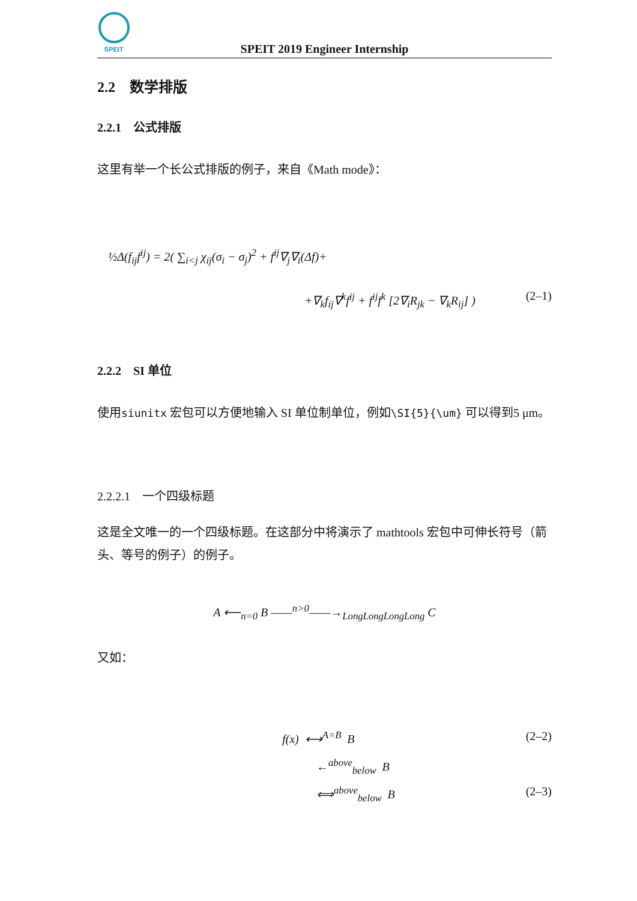SPEIT
SPEIT 2019 Engineer Internship
2.2 数学排版
2.2.1 公式排版
这里有举一个长公式排版的例子，来自《Math mode》：
½Δ(f<sub>ij</sub>f<sup>ij</sup>) = 2( ∑<sub>i<j</sub> χ<sub>ij</sub>(σ<sub>i</sub> − σ<sub>j</sub>)<sup>2</sup> + f<sup>ij</sup>∇<sub>j</sub>∇<sub>i</sub>(Δf)+
+∇<sub>k</sub>f<sub>ij</sub>∇<sup>k</sup>f<sup>ij</sup> + f<sup>ij</sup>f<sup>k</sup> [2∇<sub>i</sub>R<sub>jk</sub> − ∇<sub>k</sub>R<sub>ij</sub>] )
(2–1)
2.2.2 SI 单位
使用siunitx 宏包可以方便地输入 SI 单位制单位，例如\SI{5}{\um} 可以得到5 μm。
2.2.2.1 一个四级标题
这是全文唯一的一个四级标题。在这部分中将演示了 mathtools 宏包中可伸长符号（箭头、等号的例子）的例子。
A ⟵<sub>n=0</sub> B ——<sup>n>0</sup>——→<sub>LongLongLongLong</sub> C
又如：
f(x) ⟷<sup>A=B</sup> B (2–2)
←<sup>above</sup><sub>below</sub> B
⟺<sup>above</sup><sub>below</sub> B (2–3)